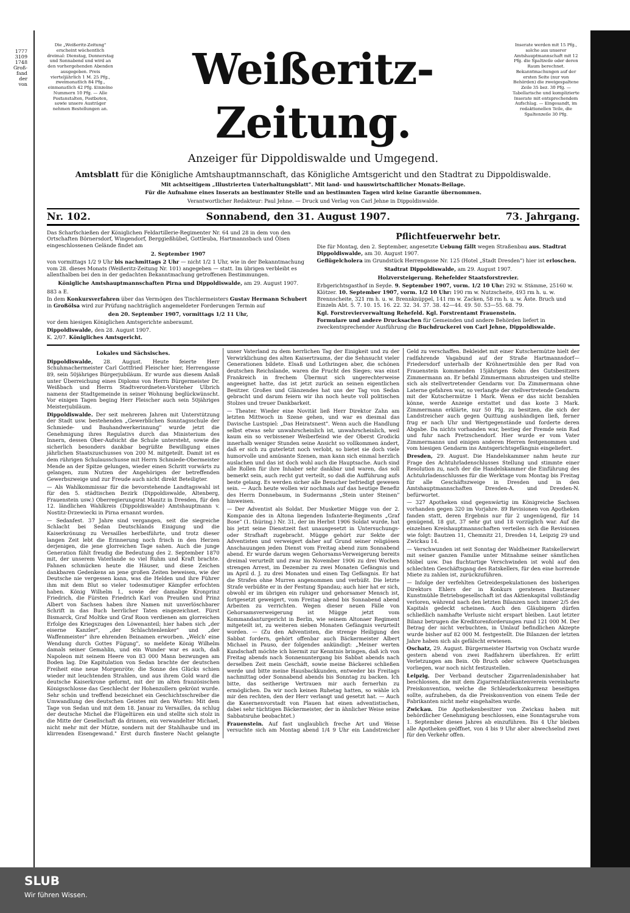1777
3109
1748
Groß-
fand
der
von
Die „Weißeritz-Zeitung" erscheint wöchentlich dreimal: Dienstag, Donnerstag und Sonnabend und wird an den vorhergehenden Abenden ausgegeben. Preis vierteljährlich 1 M. 25 Pfg., zweimonatlich 84 Pfg., einmonatlich 42 Pfg. Einzelne Nummern 10 Pfg. — Alle Postanstalten, Postboten, sowie unsere Austräger nehmen Bestellungen an.
Weißeritz-Zeitung.
Anzeiger für Dippoldiswalde und Umgegend.
Inserate werden mit 15 Pfg., solche aus unserer Amtshauptmannschaft mit 12 Pfg. die Spaltzeile oder deren Raum berechnet. Bekanntmachungen auf der ersten Seite (nur von Behörden) die zweigespaltene Zeile 35 bez. 30 Pfg. — Tabellarische und komplizierte Inserate mit entsprechendem Aufschlag. — Eingesandt, im redaktionellen Teile, die Spaltenzeile 30 Pfg.
Amtsblatt für die Königliche Amtshauptmannschaft, das Königliche Amtsgericht und den Stadtrat zu Dippoldiswalde.
Mit achtseitigem „Illustrierten Unterhaltungsblatt". Mit land- und hauswirtschaftlicher Monats-Beilage.
Für die Aufnahme eines Inserats an bestimmter Stelle und an bestimmten Tagen wird keine Garantie übernommen.
Verantwortlicher Redakteur: Paul Jehne. — Druck und Verlag von Carl Jehne in Dippoldiswalde.
Nr. 102. Sonnabend, den 31. August 1907. 73. Jahrgang.
Das Scharfschießen der Königlichen Feldartillerie-Regimenter Nr. 64 und 28 in dem von den Ortschaften Börnersdorf, Wingendorf, Berggießhübel, Gottleuba, Hartmannsbach und Ölsen eingeschlossenen Gelände findet am
2. September 1907
von vormittags 1/2 9 Uhr bis nachmittags 2 Uhr — nicht 1/2 1 Uhr, wie in der Bekanntmachung vom 28. dieses Monats (Weißeritz-Zeitung Nr. 101) angegeben — statt. Im übrigen verbleibt es allenthalben bei den in der gedachten Bekanntmachung getroffenen Bestimmungen.
Königliche Amtshauptmannschaften Pirna und Dippoldiswalde, am 29. August 1907.
883 a E.
In dem Konkursverfahren über das Vermögen des Tischlermeisters Gustav Hermann Schubert in Großölsa wird zur Prüfung nachträglich angemeldeter Forderungen Termin auf
den 20. September 1907, vormittags 1/2 11 Uhr,
vor dem hiesigen Königlichen Amtsgerichte anberaumt.
Dippoldiswalde, den 28. August 1907.
K. 2/07. Königliches Amtsgericht.
Pflichtfeuerwehr betr.
Die für Montag, den 2. September, angesetzte Uebung fällt wegen Straßenbau aus. Stadtrat Dippoldiswalde, am 30. August 1907.
Geflügelcholera im Grundstück Herrengasse Nr. 125 (Hotel „Stadt Dresden") hier ist erloschen.
Stadtrat Dippoldiswalde, am 29. August 1907.
Holzversteigerung. Rehefelder Staatsforstrevier.
Erbgerichtsgasthof in Seyde. 9. September 1907, vorm. 1/2 10 Uhr: 292 w. Stämme, 25160 w. Klötzer. 10. September 1907, vorm. 1/2 10 Uhr: 190 rm w. Nutzscheite, 493 rm h. u. w. Brennscheite, 321 rm h. u. w. Brennknüppel, 141 rm w. Zacken, 58 rm h. u. w. Äste. Bruch und Einzeln Abt. 5. 7. 10. 15. 16. 22. 32. 34. 37. 38. 42—44. 49. 50. 53—55. 68. 79.
Kgl. Forstrevierverwaltung Rehefeld. Kgl. Forstrentamt Frauenstein.
Formulare und andere Drucksachen für Gemeinden und andere Behörden liefert in zweckentsprechender Ausführung die Buchdruckerei von Carl Jehne, Dippoldiswalde.
Lokales und Sächsisches.
Dippoldiswalde, 28. August. Heute feierte Herr Schuhmachermeister Carl Gottfried Fleischer hier, Herrengasse 89, sein 50jähriges Bürgerjubiläum. Er wurde aus diesem Anlaß unter Überreichung eines Diploms von Herrn Bürgermeister Dr. Weißbach und Herrn Stadtverordneten-Vorsteher Ulbrich namens der Stadtgemeinde in seiner Wohnung beglückwünscht. Vor einigen Tagen beging Herr Fleischer auch sein 50jähriges Meisterjubiläum.
Dippoldiswalde. Der seit mehreren Jahren mit Unterstützung der Stadt usw. bestehenden „Gewerblichen Sonntagsschule der Schmiede- und Bauhandwerkerinnung" wurde jetzt die Genehmigung ihres Regulativs durch das Ministerium des Innern, dessen Ober-Aufsicht die Schule untersteht, sowie die sicherlich besonders dankbar begrüßte Bewilligung eines jährlichen Staatszuschusses von 200 M. mitgeteilt. Damit ist es dem rührigen Schulausschusse mit Herrn Schmiede-Obermeister Mende an der Spitze gelungen, wieder einen Schritt vorwärts zu gelangen, zum Nutzen der Angehörigen der betreffenden Gewerbszweige und zur Freude auch nicht direkt Beteiligter.
— Als Wahlkommissar für die bevorstehende Landtagswahl ist für den 5. städtischen Bezirk (Dippoldiswalde, Altenberg, Frauenstein usw.) Oberregierungsrat Manitz in Dresden, für den 12. ländlichen Wahlkreis (Dippoldiswalde) Amtshauptmann v. Nostitz-Drzewiecki in Pirna ernannt worden.
— Sedanfest. 37 Jahre sind vergangen, seit die siegreiche Schlacht bei Sedan Deutschlands Einigung und die Kaiserkrönung zu Versailles herbeiführte, und trotz dieser langen Zeit lebt die Erinnerung noch frisch in den Herzen derjenigen, die jene glorreichen Tage sahen. Auch die junge Generation fühlt freudig die Bedeutung des 2. September 1870 mit, der unserem Vaterlande so viel Ruhm und Kraft brachte. Fahnen schmücken heute die Häuser, und diese Zeichen dankbaren Gedenkens an jene großen Zeiten beweisen, wie der Deutsche nie vergessen kann, was die Helden und ihre Führer ihm mit dem Blut so vieler todesmutiger Kämpfer erfochten haben. König Wilhelm I., sowie der damalige Kronprinz Friedrich, die Fürsten Friedrich Karl von Preußen und Prinz Albert von Sachsen haben ihre Namen mit unverlöschbarer Schrift in das Buch herrlicher Taten eingezeichnet. Fürst Bismarck, Graf Moltke und Graf Roon verdienen am glorreichen Erfolge des Kriegszuges den Löwenanteil; hier haben sich „der eiserne Kanzler", „der Schlachtenlenker" und „der Waffenmeister" ihre ehrenden Beinamen erworben. „Welch' eine Wendung durch Gottes Fügung", so meldete König Wilhelm damals seiner Gemahlin, und ein Wunder war es auch, daß Napoleon mit seinem Heere von 83 000 Mann bezwungen am Boden lag. Die Kapitulation von Sedan brachte der deutschen Freiheit eine neue Morgenröte; die Sonne des Glücks schien wieder mit leuchtenden Strahlen, und aus ihrem Gold ward die deutsche Kaiserkrone geformt, mit der im alten französischen Königsschlosse das Geschlecht der Hohenzollern gekrönt wurde. Sehr schön und treffend bezeichnet ein Geschichtsschreiber die Umwandlung des deutschen Geistes mit den Worten: Mit dem Tage von Sedan und mit dem 18. Januar zu Versailles, da schlug der deutsche Michel die Flügeltüren ein und stellte sich stolz in die Mitte der Gesellschaft da drinnen, ein verwandelter Michael, nicht mehr mit der Mütze, sondern mit der Stahlhaube und im klirrenden Eisengewand." Erst durch finstere Nacht gelangte unser Vaterland zu dem herrlichen Tag der Einigkeit und zu der Verwirklichung des alten Kaisertraums, der die Sehnsucht vieler Generationen bildete. Elsaß und Lothringen aber, die schönen deutschen Reichslande, waren die Frucht des Sieges; was einst Frankreich in frechem Übermut sich ungerechterweise angeeignet hatte, das ist jetzt zurück an seinen eigentlichen Besitzer. Großes und Glänzendes hat uns der Tag von Sedan gebracht und darum feiern wir ihn noch heute voll politischen Stolzes und treuer Dankbarkeit.
— Theater. Wieder eine Novität ließ Herr Direktor Zahn am letzten Mittwoch in Szene gehen, und war es diesmal das Davische Lustspiel: „Das Heiratsnest". Wenn auch die Handlung selbst etwas sehr unwahrscheinlich ist, unwahrscheinlich, weil kaum ein so verbissener Weiberfeind wie der Oberst Grodicki innerhalb weniger Stunden seine Ansicht so vollkommen ändert, daß er sich zu guterletzt noch verlobt, so bietet sie doch viele humorvolle und amüsante Szenen, man kann sich einmal herzlich auslachen und das ist doch wohl auch die Hauptsache. Auch sind alle Rollen für ihre Inhaber sehr dankbar und waren, das soll bemerkt sein, auch recht gut verteilt, so daß die Aufführung aufs beste gelang. Es werden sicher alle Besucher befriedigt gewesen sein. — Auch heute wollen wir nochmals auf das heutige Benefiz des Herrn Donnebaum, in Sudermanns „Stein unter Steinen" hinweisen.
— Der Adventist als Soldat. Der Musketier Mügge von der 2. Kompanie des in Altona liegenden Infanterie-Regiments „Graf Bose" (1. thüring.) Nr. 31, der im Herbst 1906 Soldat wurde, hat bis jetzt seine Dienstzeit fast unausgesetzt in Untersuchungs- oder Strafhaft zugebracht. Mügge gehört zur Sekte der Adventisten und verweigert daher auf Grund seiner religiösen Anschauungen jeden Dienst vom Freitag abend zum Sonnabend abend. Er wurde darum wegen Gehorsams-Verweigerung bereits dreimal verurteilt und zwar im November 1906 zu drei Wochen strengen Arrest, im Dezember zu zwei Monaten Gefängnis und im April d. J. zu drei Monaten und einen Tag Gefängnis. Er hat die Strafen ohne Murren angenommen und verbüßt. Die letzte Strafe verbüßte er in der Festung Spandau; auch hier hat er sich, obwohl er im übrigen ein ruhiger und gehorsamer Mensch ist, fortgesetzt geweigert, vom Freitag abend bis Sonnabend abend Arbeiten zu verrichten. Wegen dieser neuen Fälle von Gehorsamsverweigerung ist Mügge jetzt vom Kommandanturgericht in Berlin, wie seinem Altonaer Regiment mitgeteilt ist, zu weiteren sieben Monaten Gefängnis verurteilt worden. — (Zu den Adventisten, die strenge Heiligung des Sabbat fordern, gehört offenbar auch Bäckermeister Albert Michael in Pauso, der folgendes ankündigt: „Meiner werten Kundschaft möchte ich hiermit zur Kenntnis bringen, daß ich von Freitag abends nach Sonnenuntergang bis Sabbat abends nach derselben Zeit mein Geschäft, sowie meine Bäckerei schließen werde und bitte meine Hausbackkunden, entweder bis Freitags nachmittag oder Sonnabend abends bis Sonntag zu backen. Ich bitte, das seitherige Vertrauen mir auch fernerhin zu ermöglichen. Da wir noch keinen Ruhetag hatten, so wähle ich mir den rechten, den der Herr verlangt und gesetzt hat. — Auch die Kasernenvorstadt von Plauen hat einen adventistischen, dabei sehr tüchtigen Bäckermeister, der in ähnlicher Weise seine Sabbatsruhe beobachtet.)
Frauenstein. Auf fast unglaublich freche Art und Weise versuchte sich am Montag abend 1/4 9 Uhr ein Landstreicher Geld zu verschaffen. Bekleidet mit einer Kutschermütze hielt der radfahrende Vagabund auf der Straße Hartmannsdorf—Friedersdorf unterhalb der Kröhnertmühle den per Rad von Frauenstein kommenden 15jährigen Sohn des Gutsbesitzers Zimmermann an. Er befahl Zimmermann abzusteigen und stellte sich als stellvertretender Gendarm vor. Da Zimmermann ohne Laterne gefahren war, so verlangte der stellvertretende Gendarm mit der Kutschermütze 1 Mark. Wenn er das nicht bezahlen könne, werde Anzeige erstattet und das koste 3 Mark. Zimmermann erklärte, nur 50 Pfg. zu besitzen, die sich der Landstreicher auch gegen Quittung aushändigen ließ, ferner frug er nach Uhr und Wertgegenstände und forderte deren Abgabe. Da nichts vorhanden war, bestieg der Fremde sein Rad und fuhr nach Pretzschendorf. Hier wurde er vom Vater Zimmermanns und einigen anderen Herren festgenommen und vom hiesigen Gendarm ins Amtsgerichtsgefängnis eingeliefert.
Dresden, 29. August. Die Handelskammer nahm heute zur Frage des Achtuhrladenschlusses Stellung und stimmte einer Resolution zu, nach der die Handelskammer die Einführung des Achtuhrladenschlusses für die Werktage vom Montag bis Freitag für alle Geschäftszweige in Dresden und in den Amtshauptmannschaften Dresden-A. und Dresden-N. befürwortet.
— 327 Apotheken sind gegenwärtig im Königreiche Sachsen vorhanden gegen 320 im Vorjahre. 89 Revisionen von Apotheken fanden statt, deren Ergebnis nur für 2 ungenügend, für 14 genügend, 18 gut, 37 sehr gut und 18 vorzüglich war. Auf die einzelnen Kreishauptmannschaften verteilen sich die Revisionen wie folgt: Bautzen 11, Chemnitz 21, Dresden 14, Leipzig 29 und Zwickau 14.
— Verschwunden ist seit Sonntag der Waldheimer Ratskellerwirt mit seiner ganzen Familie unter Mitnahme seiner sämtlichen Möbel usw. Das fluchtartige Verschwinden ist wohl auf den schlechten Geschäftsgang des Ratskellers, für den eine horrende Miete zu zahlen ist, zurückzuführen.
— Infolge der verfehlten Getreidespekulationen des bisherigen Direktors Ehlers der in Konkurs geratenen Bautzener Kunstmühle Betriebsgesellschaft ist das Aktienkapital vollständig verloren, während nach den letzten Bilanzen noch immer 2/5 des Kapitals gedeckt scheinen. Auch den Gläubigern dürfen schließlich namhafte Verluste nicht erspart bleiben. Laut letzter Bilanz betrugen die Kreditorenforderungen rund 121 000 M. Der Betrag der nicht verbuchten, in Umlauf befindlichen Akzepte wurde bisher auf 82 000 M. festgestellt. Die Bilanzen der letzten Jahre haben sich als gefälscht erwiesen.
Oschatz, 29. August. Bürgermeister Hartwig von Oschatz wurde gestern abend von zwei Radfahrern überfahren. Er erlitt Verletzungen am Bein. Ob Bruch oder schwere Quetschungen vorliegen, war noch nicht festzustellen.
Leipzig. Der Verband deutscher Zigarrenladeninhaber hat beschlossen, die mit dem Zigarrenfabrikantenverein vereinbarte Preiskonvention, welche die Schleuderkonkurrenz beseitigen sollte, aufzuheben, da die Preiskonvention von einem Teile der Fabrikanten nicht mehr eingehalten wurde.
Zwickau. Die Apothekenbesitzer von Zwickau haben mit behördlicher Genehmigung beschlossen, eine Sonntagsruhe vom 1. September dieses Jahres ab einzuführen. Bis 4 Uhr bleiben alle Apotheken geöffnet, von 4 bis 9 Uhr aber abwechselnd zwei für den Verkehr offen.
SLUB
Wir führen Wissen.